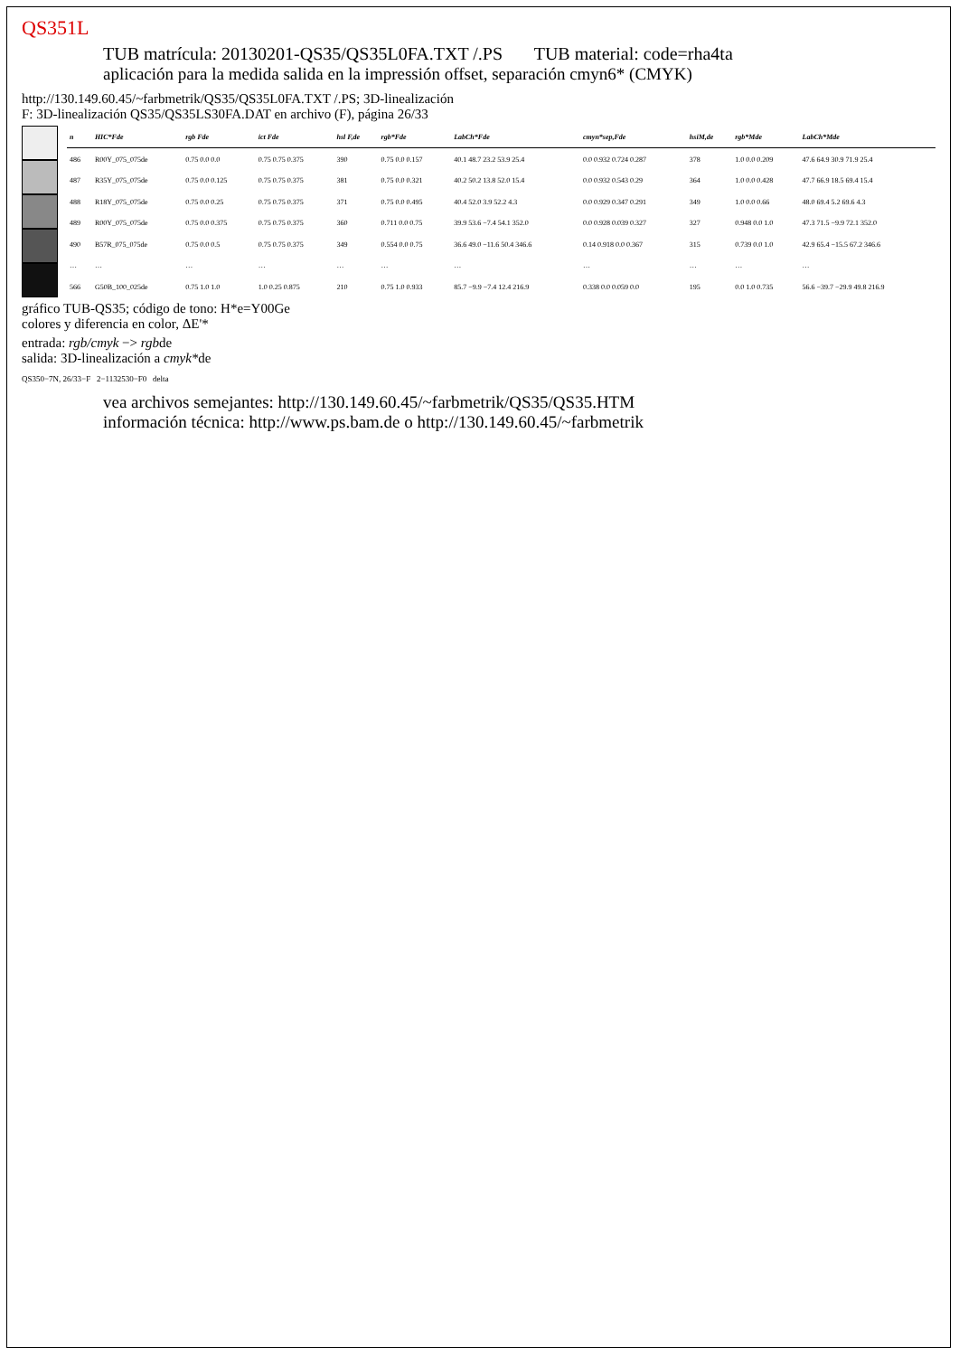QS351L
TUB matrícula: 20130201-QS35/QS35L0FA.TXT /.PS TUB material: code=rha4ta
aplicación para la medida salida en la impressión offset, separación cmyn6* (CMYK)
http://130.149.60.45/~farbmetrik/QS35/QS35L0FA.TXT /.PS; 3D-linealización
F: 3D-linealización QS35/QS35LS30FA.DAT en archivo (F), página 26/33
| n | HIC*Fde | rgb Fde | ict Fde | hsl F,de | rgb*Fde | LabCh*Fde | cmyn*sep,Fde | hsiM,de | rgb*Mde | LabCh*Mde |
| --- | --- | --- | --- | --- | --- | --- | --- | --- | --- | --- |
| 486 | R00Y_075_075de | 0.75 0.0 0.0 | 0.75 0.75 0.375 | 390 | 0.75 0.0 0.157 | 40.1 48.7 23.2 53.9 25.4 | 0.0 0.932 0.724 0.287 | 378 | 1.0 0.0 0.209 | 47.6 64.9 30.9 71.9 25.4 |
| 487 | R35Y_075_075de | 0.75 0.0 0.125 | 0.75 0.75 0.375 | 381 | 0.75 0.0 0.321 | 40.2 50.2 13.8 52.0 15.4 | 0.0 0.932 0.543 0.29 | 364 | 1.0 0.0 0.428 | 47.7 66.9 18.5 69.4 15.4 |
| 488 | R18Y_075_075de | 0.75 0.0 0.25 | 0.75 0.75 0.375 | 371 | 0.75 0.0 0.495 | 40.4 52.0 3.9 52.2 4.3 | 0.0 0.929 0.347 0.291 | 349 | 1.0 0.0 0.66 | 48.0 69.4 5.2 69.6 4.3 |
| 489 | R00Y_075_075de | 0.75 0.0 0.375 | 0.75 0.75 0.375 | 360 | 0.711 0.0 0.75 | 39.9 53.6 −7.4 54.1 352.0 | 0.0 0.928 0.039 0.327 | 327 | 0.948 0.0 1.0 | 47.3 71.5 −9.9 72.1 352.0 |
| 490 | B57R_075_075de | 0.75 0.0 0.5 | 0.75 0.75 0.375 | 349 | 0.554 0.0 0.75 | 36.6 49.0 −11.6 50.4 346.6 | 0.14 0.918 0.0 0.367 | 315 | 0.739 0.0 1.0 | 42.9 65.4 −15.5 67.2 346.6 |
| … | … | … | … | … | … | … | … | … | … | … |
| 566 | G50B_100_025de | 0.75 1.0 1.0 | 1.0 0.25 0.875 | 210 | 0.75 1.0 0.933 | 85.7 −9.9 −7.4 12.4 216.9 | 0.338 0.0 0.059 0.0 | 195 | 0.0 1.0 0.735 | 56.6 −39.7 −29.9 49.8 216.9 |
gráfico TUB-QS35; código de tono: H*e=Y00Ge
colores y diferencia en color, ΔE'*
entrada: rgb/cmyk −> rgbde
salida: 3D-linealización a cmyk*de
QS350−7N, 26/33−F 2−1132530−F0 delta
vea archivos semejantes: http://130.149.60.45/~farbmetrik/QS35/QS35.HTM
información técnica: http://www.ps.bam.de o http://130.149.60.45/~farbmetrik